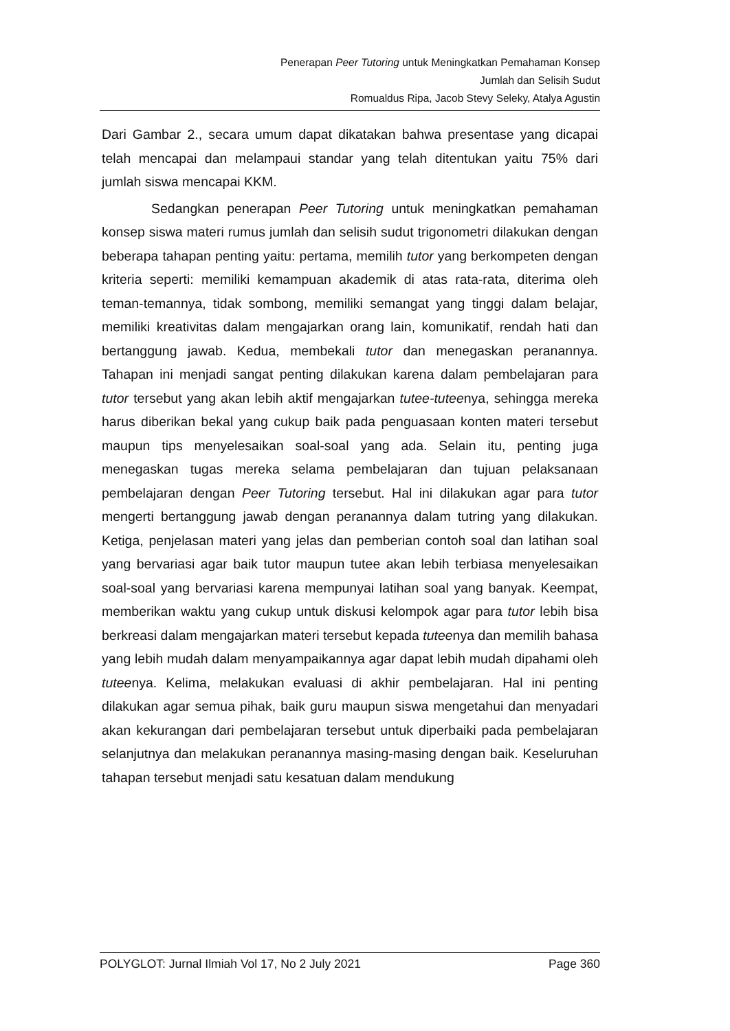Penerapan Peer Tutoring untuk Meningkatkan Pemahaman Konsep
Jumlah dan Selisih Sudut
Romualdus Ripa, Jacob Stevy Seleky, Atalya Agustin
Dari Gambar 2., secara umum dapat dikatakan bahwa presentase yang dicapai telah mencapai dan melampaui standar yang telah ditentukan yaitu 75% dari jumlah siswa mencapai KKM.
Sedangkan penerapan Peer Tutoring untuk meningkatkan pemahaman konsep siswa materi rumus jumlah dan selisih sudut trigonometri dilakukan dengan beberapa tahapan penting yaitu: pertama, memilih tutor yang berkompeten dengan kriteria seperti: memiliki kemampuan akademik di atas rata-rata, diterima oleh teman-temannya, tidak sombong, memiliki semangat yang tinggi dalam belajar, memiliki kreativitas dalam mengajarkan orang lain, komunikatif, rendah hati dan bertanggung jawab. Kedua, membekali tutor dan menegaskan peranannya. Tahapan ini menjadi sangat penting dilakukan karena dalam pembelajaran para tutor tersebut yang akan lebih aktif mengajarkan tutee-tuteenya, sehingga mereka harus diberikan bekal yang cukup baik pada penguasaan konten materi tersebut maupun tips menyelesaikan soal-soal yang ada. Selain itu, penting juga menegaskan tugas mereka selama pembelajaran dan tujuan pelaksanaan pembelajaran dengan Peer Tutoring tersebut. Hal ini dilakukan agar para tutor mengerti bertanggung jawab dengan peranannya dalam tutring yang dilakukan. Ketiga, penjelasan materi yang jelas dan pemberian contoh soal dan latihan soal yang bervariasi agar baik tutor maupun tutee akan lebih terbiasa menyelesaikan soal-soal yang bervariasi karena mempunyai latihan soal yang banyak. Keempat, memberikan waktu yang cukup untuk diskusi kelompok agar para tutor lebih bisa berkreasi dalam mengajarkan materi tersebut kepada tuteenya dan memilih bahasa yang lebih mudah dalam menyampaikannya agar dapat lebih mudah dipahami oleh tuteenya. Kelima, melakukan evaluasi di akhir pembelajaran. Hal ini penting dilakukan agar semua pihak, baik guru maupun siswa mengetahui dan menyadari akan kekurangan dari pembelajaran tersebut untuk diperbaiki pada pembelajaran selanjutnya dan melakukan peranannya masing-masing dengan baik. Keseluruhan tahapan tersebut menjadi satu kesatuan dalam mendukung
POLYGLOT: Jurnal Ilmiah Vol 17, No 2 July 2021 Page 360